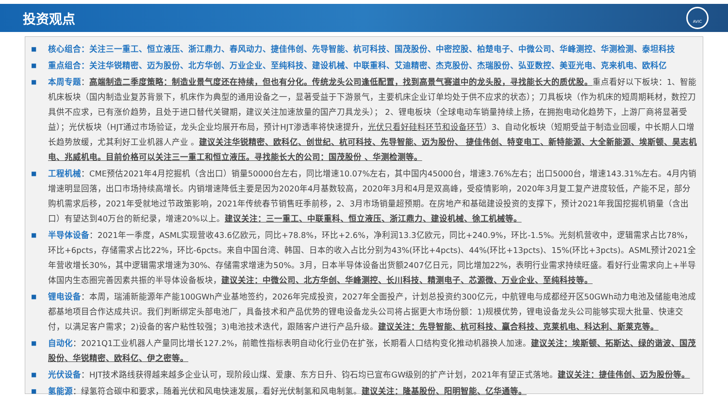投资观点
AVIC
■
核心组合：关注三一重工、恒立液压、浙江鼎力、春风动力、捷佳伟创、先导智能、杭可科技、国茂股份、中密控股、柏楚电子、中微公司、华峰测控、华测检测、泰坦科技
■
重点组合：关注华锐精密、迈为股份、北方华创、万业企业、至纯科技、建设机械、中联重科、艾迪精密、杰克股份、杰瑞股份、弘亚数控、美亚光电、克来机电、欧科亿
■
本周专题：高端制造二季度策略：制造业景气度还在持续，但也有分化。传统龙头公司逢低配置，找到高景气赛道中的龙头股，寻找能长大的质优股。重点看好以下板块：1、智能机床板块（国内制造业复苏背景下，机床作为典型的通用设备之一，显著受益于下游景气，主要机床企业订单均处于供不应求的状态）；刀具板块（作为机床的短周期耗材，数控刀具供不应求，已有涨价趋势，且处于进口替代关键期，建议关注加速放量的国产刀具龙头）； 2、锂电板块（全球电动车销量持续上扬，在拥抱电动化趋势下，上游厂商将显著受益）；光伏板块（HJT通过市场验证，龙头企业均展开布局，预计HJT渗透率将快速提升，光伏只看好硅料环节和设备环节）3、自动化板块（短期受益于制造业回暖，中长期人口增长趋势放缓，尤其利好工业机器人产业 。建议关注华锐精密、欧科亿、创世纪、杭可科技、先导智能、迈为股份、 捷佳伟创、特变电工、新特能源、大全新能源、埃斯顿、昊志机电、兆威机电。目前价格可以关注三一重工和恒立液压。寻找能长大的公司：国茂股份 、华测检测等。
■
工程机械：CME预估2021年4月挖掘机（含出口）销量50000台左右，同比增速10.07%左右，其中国内45000台，增速3.76%左右；出口5000台，增速143.31%左右。4月内销增速明显回落，出口市场持续高增长。内销增速降低主要是因为2020年4月基数较高，2020年3月和4月是双高峰，受疫情影响，2020年3月复工复产进度较低，产能不足，部分购机需求后移，2021年受就地过节政策影响，2021年传统春节销售旺季前移，2、3月市场销量超预期。在房地产和基础建设投资的支撑下，预计2021年我国挖掘机销量（含出口）有望达到40万台的新纪录，增速20%以上。建议关注：三一重工、中联重科、恒立液压、浙江鼎力、建设机械、徐工机械等。
■
半导体设备：2021年一季度，ASML实现营收43.6亿欧元，同比+78.8%，环比+2.6%，净利润13.3亿欧元，同比+240.9%，环比-1.5%。光刻机营收中，逻辑需求占比78%，环比+6pcts，存储需求占比22%，环比-6pcts。来自中国台湾、韩国、日本的收入占比分别为43%(环比+4pcts)、44%(环比+13pcts)、15%(环比+3pcts)。ASML预计2021全年营收增长30%，其中逻辑需求增速为30%、存储需求增速为50%。3月，日本半导体设备出货额2407亿日元，同比增加22%，表明行业需求持续旺盛。看好行业需求向上+半导体国内生态圈完善因素共振的半导体设备板块，建议关注：中微公司、北方华创、华峰测控、长川科技、精测电子、芯源微、万业企业、至纯科技等。
■
锂电设备：本周，瑞浦新能源年产能100GWh产业基地签约，2026年完成投资，2027年全面投产，计划总投资约300亿元，中航锂电与成都经开区50GWh动力电池及储能电池成都基地项目合作达成共识。我们判断绑定头部电池厂，具备技术和产品优势的锂电设备龙头公司将占据更大市场份额：1)规模优势，锂电设备龙头公司能够实现大批量、快速交付，以满足客户需求；2)设备的客户粘性较强；3)电池技术迭代，跟随客户进行产品升级。建议关注：先导智能、杭可科技、赢合科技、克莱机电、科达利、斯莱克等。
■
自动化：2021Q1工业机器人产量同比增长127.2%，前瞻性指标表明自动化行业仍在扩张，长期看人口结构变化推动机器换人加速。建议关注：埃斯顿、拓斯达、绿的谐波、国茂股份、华锐精密、欧科亿、伊之密等。
■
光伏设备：HJT技术路线获得越来越多企业认可，现阶段山煤、爱康、东方日升、钧石均已宣布GW级别的扩产计划，2021年有望正式落地。建议关注：捷佳伟创、迈为股份等。
■
氢能源：绿氢符合碳中和要求，随着光伏和风电快速发展，看好光伏制氢和风电制氢。建议关注：隆基股份、阳明智能、亿华通等。